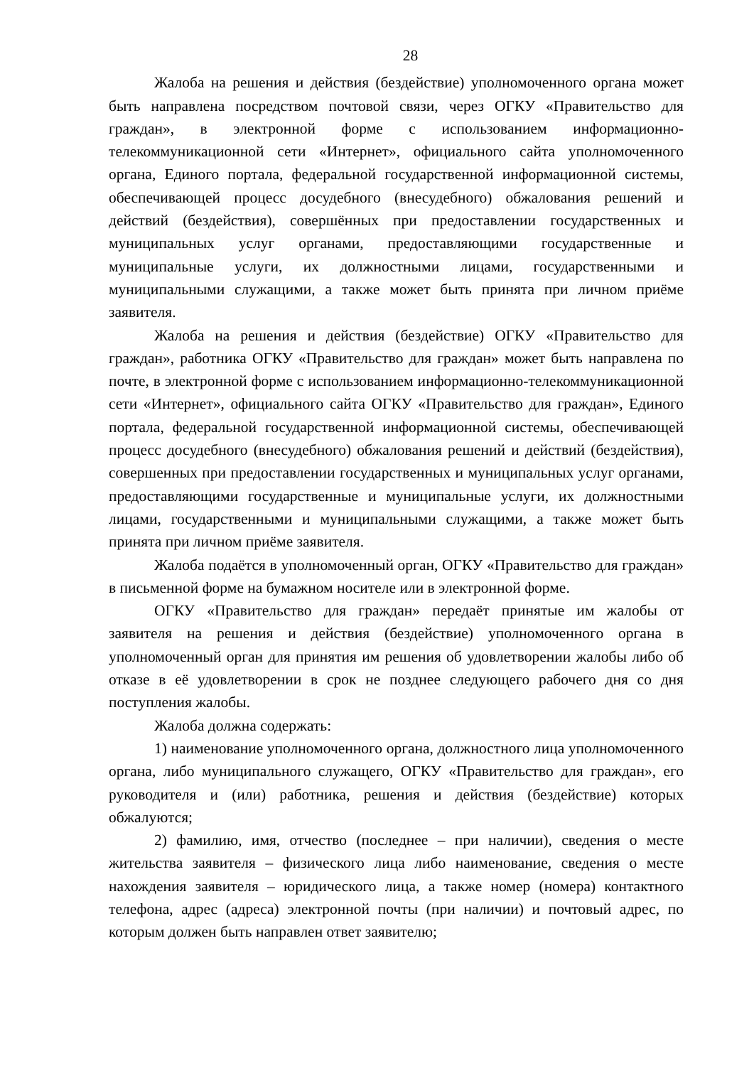28
Жалоба на решения и действия (бездействие) уполномоченного органа может быть направлена посредством почтовой связи, через ОГКУ «Правительство для граждан», в электронной форме с использованием информационно-телекоммуникационной сети «Интернет», официального сайта уполномоченного органа, Единого портала, федеральной государственной информационной системы, обеспечивающей процесс досудебного (внесудебного) обжалования решений и действий (бездействия), совершённых при предоставлении государственных и муниципальных услуг органами, предоставляющими государственные и муниципальные услуги, их должностными лицами, государственными и муниципальными служащими, а также может быть принята при личном приёме заявителя.
Жалоба на решения и действия (бездействие) ОГКУ «Правительство для граждан», работника ОГКУ «Правительство для граждан» может быть направлена по почте, в электронной форме с использованием информационно-телекоммуникационной сети «Интернет», официального сайта ОГКУ «Правительство для граждан», Единого портала, федеральной государственной информационной системы, обеспечивающей процесс досудебного (внесудебного) обжалования решений и действий (бездействия), совершенных при предоставлении государственных и муниципальных услуг органами, предоставляющими государственные и муниципальные услуги, их должностными лицами, государственными и муниципальными служащими, а также может быть принята при личном приёме заявителя.
Жалоба подаётся в уполномоченный орган, ОГКУ «Правительство для граждан» в письменной форме на бумажном носителе или в электронной форме.
ОГКУ «Правительство для граждан» передаёт принятые им жалобы от заявителя на решения и действия (бездействие) уполномоченного органа в уполномоченный орган для принятия им решения об удовлетворении жалобы либо об отказе в её удовлетворении в срок не позднее следующего рабочего дня со дня поступления жалобы.
Жалоба должна содержать:
1) наименование уполномоченного органа, должностного лица уполномоченного органа, либо муниципального служащего, ОГКУ «Правительство для граждан», его руководителя и (или) работника, решения и действия (бездействие) которых обжалуются;
2) фамилию, имя, отчество (последнее – при наличии), сведения о месте жительства заявителя – физического лица либо наименование, сведения о месте нахождения заявителя – юридического лица, а также номер (номера) контактного телефона, адрес (адреса) электронной почты (при наличии) и почтовый адрес, по которым должен быть направлен ответ заявителю;